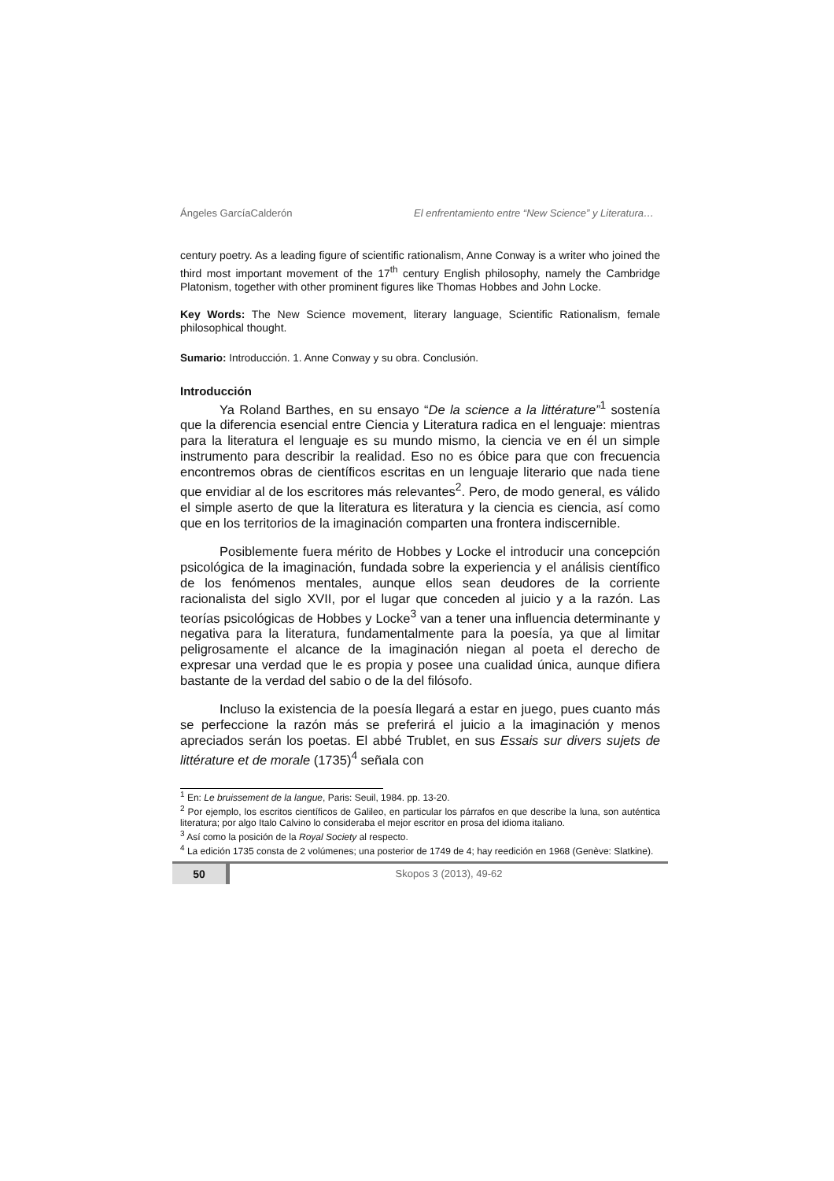Ángeles GarcíaCalderón El enfrentamiento entre “New Science” y Literatura…
century poetry. As a leading figure of scientific rationalism, Anne Conway is a writer who joined the third most important movement of the 17<sup>th</sup> century English philosophy, namely the Cambridge Platonism, together with other prominent figures like Thomas Hobbes and John Locke.
Key Words: The New Science movement, literary language, Scientific Rationalism, female philosophical thought.
Sumario: Introducción. 1. Anne Conway y su obra. Conclusión.
Introducción
Ya Roland Barthes, en su ensayo “De la science a la littérature”<sup>1</sup> sostenía que la diferencia esencial entre Ciencia y Literatura radica en el lenguaje: mientras para la literatura el lenguaje es su mundo mismo, la ciencia ve en él un simple instrumento para describir la realidad. Eso no es óbice para que con frecuencia encontremos obras de científicos escritas en un lenguaje literario que nada tiene que envidiar al de los escritores más relevantes<sup>2</sup>. Pero, de modo general, es válido el simple aserto de que la literatura es literatura y la ciencia es ciencia, así como que en los territorios de la imaginación comparten una frontera indiscernible.
Posiblemente fuera mérito de Hobbes y Locke el introducir una concepción psicológica de la imaginación, fundada sobre la experiencia y el análisis científico de los fenómenos mentales, aunque ellos sean deudores de la corriente racionalista del siglo XVII, por el lugar que conceden al juicio y a la razón. Las teorías psicológicas de Hobbes y Locke<sup>3</sup> van a tener una influencia determinante y negativa para la literatura, fundamentalmente para la poesía, ya que al limitar peligrosamente el alcance de la imaginación niegan al poeta el derecho de expresar una verdad que le es propia y posee una cualidad única, aunque difiera bastante de la verdad del sabio o de la del filósofo.
Incluso la existencia de la poesía llegará a estar en juego, pues cuanto más se perfeccione la razón más se preferirá el juicio a la imaginación y menos apreciados serán los poetas. El abbé Trublet, en sus Essais sur divers sujets de littérature et de morale (1735)<sup>4</sup> señala con
<sup>1</sup> En: Le bruissement de la langue, Paris: Seuil, 1984. pp. 13-20.
<sup>2</sup> Por ejemplo, los escritos científicos de Galileo, en particular los párrafos en que describe la luna, son auténtica literatura; por algo Italo Calvino lo consideraba el mejor escritor en prosa del idioma italiano.
<sup>3</sup> Así como la posición de la Royal Society al respecto.
<sup>4</sup> La edición 1735 consta de 2 volúmenes; una posterior de 1749 de 4; hay reedición en 1968 (Genève: Slatkine).
50 Skopos 3 (2013), 49-62